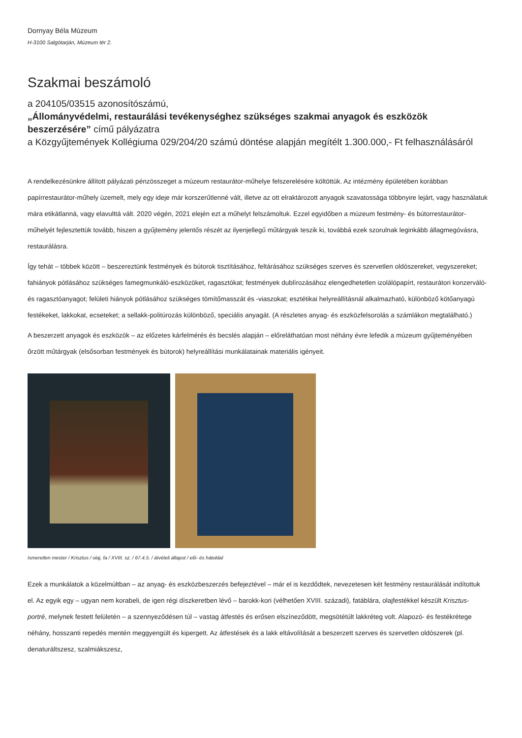Dornyay Béla Múzeum
H-3100 Salgótarján, Múzeum tér 2.
Szakmai beszámoló
a 204105/03515 azonosítószámú,
„Állományvédelmi, restaurálási tevékenységhez szükséges szakmai anyagok és eszközök beszerzésére” című pályázatra
a Közgyűjtemények Kollégiuma 029/204/20 számú döntése alapján megítélt 1.300.000,- Ft felhasználásáról
A rendelkezésünkre állított pályázati pénzösszeget a múzeum restaurátor-műhelye felszerelésére költöttük. Az intézmény épületében korábban papírrestaurátor-műhely üzemelt, mely egy ideje már korszerűtlenné vált, illetve az ott elraktározott anyagok szavatossága többnyire lejárt, vagy használatuk mára etikátlanná, vagy elavulttá vált. 2020 végén, 2021 elején ezt a műhelyt felszámoltuk. Ezzel egyidőben a múzeum festmény- és bútorrestaurátor-műhelyét fejlesztettük tovább, hiszen a gyűjtemény jelentős részét az ilyenjellegű műtárgyak teszik ki, továbbá ezek szorulnak leginkább állagmegóvásra, restaurálásra.
Így tehát – többek között – beszereztünk festmények és bútorok tisztításához, feltárásához szükséges szerves és szervetlen oldószereket, vegyszereket; fahiányok pótlásához szükséges famegmunkáló-eszközöket, ragasztókat; festmények dublírozásához elengedhetetlen izolálópapírt, restaurátori konzerváló- és ragasztóanyagot; felületi hiányok pótlásához szükséges tömítőmasszát és -viaszokat; esztétikai helyreállításnál alkalmazható, különböző kötőanyagú festékeket, lakkokat, ecseteket; a sellakk-politúrozás különböző, speciális anyagát. (A részletes anyag- és eszközfelsorolás a számlákon megtalálható.)
A beszerzett anyagok és eszközök – az előzetes kárfelmérés és becslés alapján – előreláthatóan most néhány évre lefedik a múzeum gyűjteményében őrzött műtárgyak (elsősorban festmények és bútorok) helyreállítási munkálatainak materiális igényeit.
Ismeretlen mester / Krisztus / olaj, fa / XVIII. sz. / 67.4.5. / átvételi állapot / elő- és hátoldal
Ezek a munkálatok a közelmúltban – az anyag- és eszközbeszerzés befejeztével – már el is kezdődtek, nevezetesen két festmény restaurálását indítottuk el. Az egyik egy – ugyan nem korabeli, de igen régi díszkeretben lévő – barokk-kori (vélhetően XVIII. századi), fatáblára, olajfestékkel készült Krisztus-portré, melynek festett felületén – a szennyeződésen túl – vastag átfestés és erősen elszíneződött, megsötétült lakkréteg volt. Alapozó- és festékrétege néhány, hosszanti repedés mentén meggyengült és kipergett. Az átfestések és a lakk eltávolítását a beszerzett szerves és szervetlen oldószerek (pl. denaturáltszesz, szalmiákszesz,